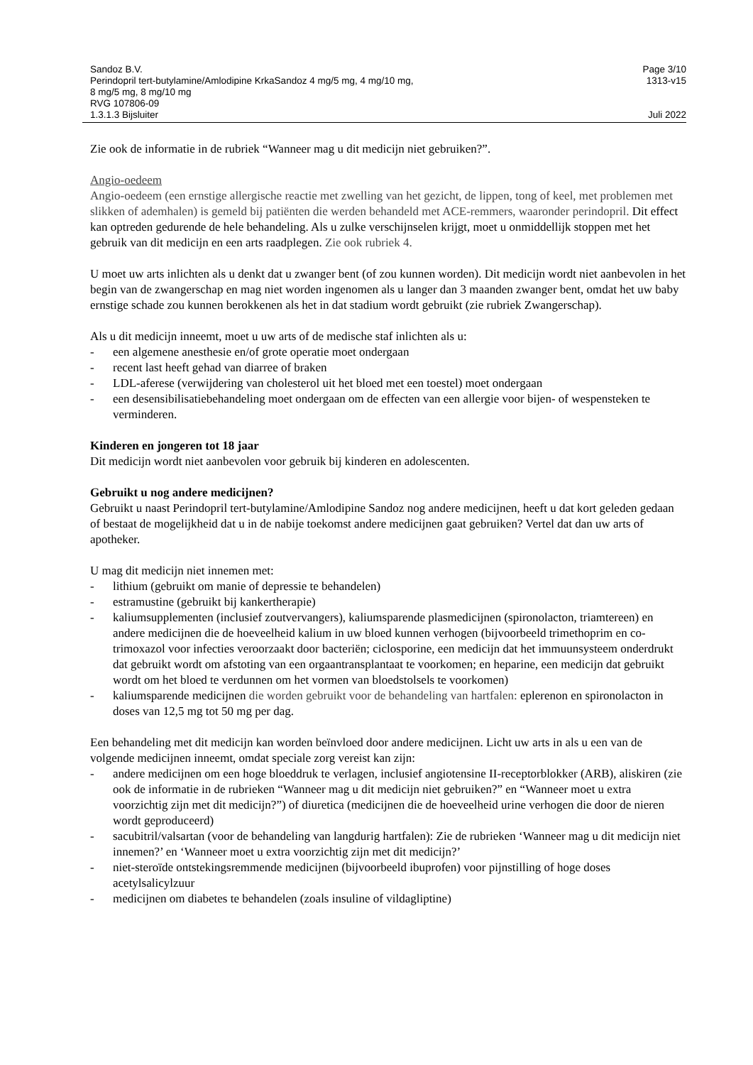Sandoz B.V. Page 3/10
Perindopril tert-butylamine/Amlodipine KrkaSandoz 4 mg/5 mg, 4 mg/10 mg,
8 mg/5 mg, 8 mg/10 mg
RVG 107806-09 1313-v15
1.3.1.3 Bijsluiter Juli 2022
Zie ook de informatie in de rubriek “Wanneer mag u dit medicijn niet gebruiken?”.
Angio-oedeem
Angio-oedeem (een ernstige allergische reactie met zwelling van het gezicht, de lippen, tong of keel, met problemen met slikken of ademhalen) is gemeld bij patiënten die werden behandeld met ACE-remmers, waaronder perindopril. Dit effect kan optreden gedurende de hele behandeling. Als u zulke verschijnselen krijgt, moet u onmiddellijk stoppen met het gebruik van dit medicijn en een arts raadplegen. Zie ook rubriek 4.
U moet uw arts inlichten als u denkt dat u zwanger bent (of zou kunnen worden). Dit medicijn wordt niet aanbevolen in het begin van de zwangerschap en mag niet worden ingenomen als u langer dan 3 maanden zwanger bent, omdat het uw baby ernstige schade zou kunnen berokkenen als het in dat stadium wordt gebruikt (zie rubriek Zwangerschap).
Als u dit medicijn inneemt, moet u uw arts of de medische staf inlichten als u:
- een algemene anesthesie en/of grote operatie moet ondergaan
- recent last heeft gehad van diarree of braken
- LDL-aferese (verwijdering van cholesterol uit het bloed met een toestel) moet ondergaan
- een desensibilisatiebehandeling moet ondergaan om de effecten van een allergie voor bijen- of wespensteken te verminderen.
Kinderen en jongeren tot 18 jaar
Dit medicijn wordt niet aanbevolen voor gebruik bij kinderen en adolescenten.
Gebruikt u nog andere medicijnen?
Gebruikt u naast Perindopril tert-butylamine/Amlodipine Sandoz nog andere medicijnen, heeft u dat kort geleden gedaan of bestaat de mogelijkheid dat u in de nabije toekomst andere medicijnen gaat gebruiken? Vertel dat dan uw arts of apotheker.
U mag dit medicijn niet innemen met:
- lithium (gebruikt om manie of depressie te behandelen)
- estramustine (gebruikt bij kankertherapie)
- kaliumsupplementen (inclusief zoutvervangers), kaliumsparende plasmedicijnen (spironolacton, triamtereen) en andere medicijnen die de hoeveelheid kalium in uw bloed kunnen verhogen (bijvoorbeeld trimethoprim en co-trimoxazol voor infecties veroorzaakt door bacteriën; ciclosporine, een medicijn dat het immuunsysteem onderdrukt dat gebruikt wordt om afstoting van een orgaantransplantaat te voorkomen; en heparine, een medicijn dat gebruikt wordt om het bloed te verdunnen om het vormen van bloedstolsels te voorkomen)
- kaliumsparende medicijnen die worden gebruikt voor de behandeling van hartfalen: eplerenon en spironolacton in doses van 12,5 mg tot 50 mg per dag.
Een behandeling met dit medicijn kan worden beïnvloed door andere medicijnen. Licht uw arts in als u een van de volgende medicijnen inneemt, omdat speciale zorg vereist kan zijn:
- andere medicijnen om een hoge bloeddruk te verlagen, inclusief angiotensine II-receptorblokker (ARB), aliskiren (zie ook de informatie in de rubrieken “Wanneer mag u dit medicijn niet gebruiken?” en “Wanneer moet u extra voorzichtig zijn met dit medicijn?”) of diuretica (medicijnen die de hoeveelheid urine verhogen die door de nieren wordt geproduceerd)
- sacubitril/valsartan (voor de behandeling van langdurig hartfalen): Zie de rubrieken ‘Wanneer mag u dit medicijn niet innemen?’ en ‘Wanneer moet u extra voorzichtig zijn met dit medicijn?’
- niet-steroïde ontstekingsremmende medicijnen (bijvoorbeeld ibuprofen) voor pijnstilling of hoge doses acetylsalicylzuur
- medicijnen om diabetes te behandelen (zoals insuline of vildagliptine)